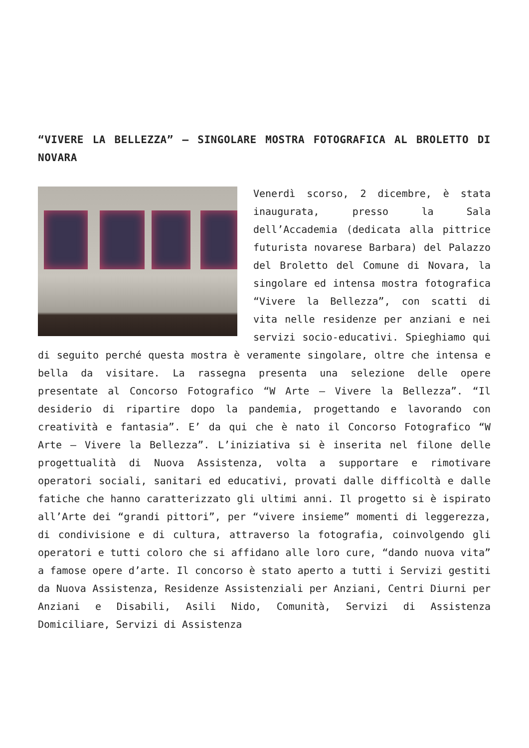“VIVERE LA BELLEZZA” – SINGOLARE MOSTRA FOTOGRAFICA AL BROLETTO DI NOVARA
Venerdì scorso, 2 dicembre, è stata inaugurata, presso la Sala dell’Accademia (dedicata alla pittrice futurista novarese Barbara) del Palazzo del Broletto del Comune di Novara, la singolare ed intensa mostra fotografica “Vivere la Bellezza”, con scatti di vita nelle residenze per anziani e nei servizi socio-educativi. Spieghiamo qui di seguito perché questa mostra è veramente singolare, oltre che intensa e bella da visitare. La rassegna presenta una selezione delle opere presentate al Concorso Fotografico “W Arte – Vivere la Bellezza”. “Il desiderio di ripartire dopo la pandemia, progettando e lavorando con creatività e fantasia”. E’ da qui che è nato il Concorso Fotografico “W Arte – Vivere la Bellezza”. L’iniziativa si è inserita nel filone delle progettualità di Nuova Assistenza, volta a supportare e rimotivare operatori sociali, sanitari ed educativi, provati dalle difficoltà e dalle fatiche che hanno caratterizzato gli ultimi anni. Il progetto si è ispirato all’Arte dei “grandi pittori”, per “vivere insieme” momenti di leggerezza, di condivisione e di cultura, attraverso la fotografia, coinvolgendo gli operatori e tutti coloro che si affidano alle loro cure, “dando nuova vita” a famose opere d’arte. Il concorso è stato aperto a tutti i Servizi gestiti da Nuova Assistenza, Residenze Assistenziali per Anziani, Centri Diurni per Anziani e Disabili, Asili Nido, Comunità, Servizi di Assistenza Domiciliare, Servizi di Assistenza